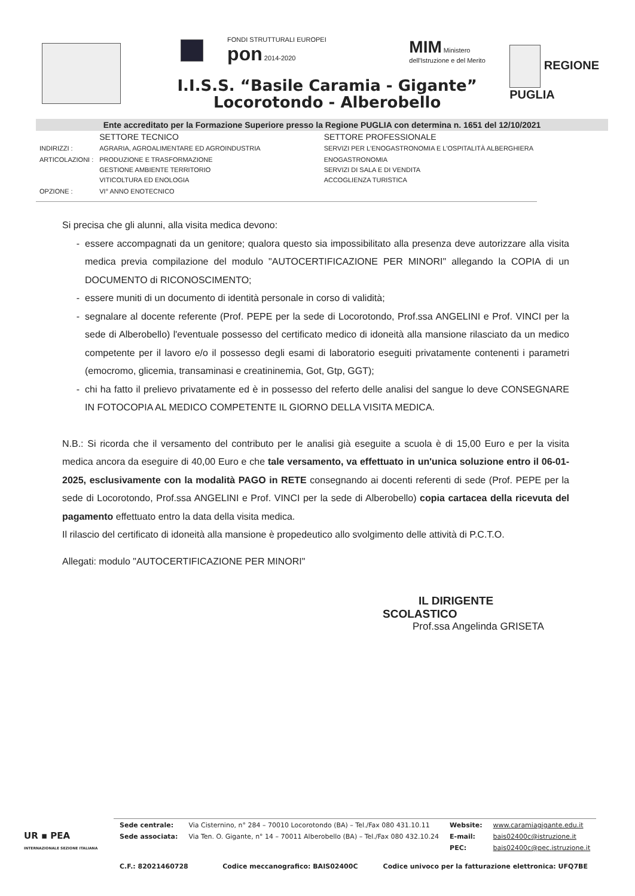FONDI STRUTTURALI EUROPEI pon 2014-2020
MIM Ministero dell'Istruzione e del Merito
I.I.S.S. “Basile Caramia - Gigante”
Locorotondo - Alberobello
REGIONE
PUGLIA
Ente accreditato per la Formazione Superiore presso la Regione PUGLIA con determina n. 1651 del 12/10/2021
| | SETTORE TECNICO | SETTORE PROFESSIONALE |
| INDIRIZZI : | AGRARIA, AGROALIMENTARE ED AGROINDUSTRIA | SERVIZI PER L'ENOGASTRONOMIA E L'OSPITALITÀ ALBERGHIERA |
| ARTICOLAZIONI : | PRODUZIONE E TRASFORMAZIONE GESTIONE AMBIENTE TERRITORIO VITICOLTURA ED ENOLOGIA | ENOGASTRONOMIA SERVIZI DI SALA E DI VENDITA ACCOGLIENZA TURISTICA |
| OPZIONE : | VI° ANNO ENOTECNICO | |
Si precisa che gli alunni, alla visita medica devono:
essere accompagnati da un genitore; qualora questo sia impossibilitato alla presenza deve autorizzare alla visita medica previa compilazione del modulo "AUTOCERTIFICAZIONE PER MINORI" allegando la COPIA di un DOCUMENTO di RICONOSCIMENTO;
essere muniti di un documento di identità personale in corso di validità;
segnalare al docente referente (Prof. PEPE per la sede di Locorotondo, Prof.ssa ANGELINI e Prof. VINCI per la sede di Alberobello) l'eventuale possesso del certificato medico di idoneità alla mansione rilasciato da un medico competente per il lavoro e/o il possesso degli esami di laboratorio eseguiti privatamente contenenti i parametri (emocromo, glicemia, transaminasi e creatininemia, Got, Gtp, GGT);
chi ha fatto il prelievo privatamente ed è in possesso del referto delle analisi del sangue lo deve CONSEGNARE IN FOTOCOPIA AL MEDICO COMPETENTE IL GIORNO DELLA VISITA MEDICA.
N.B.: Si ricorda che il versamento del contributo per le analisi già eseguite a scuola è di 15,00 Euro e per la visita medica ancora da eseguire di 40,00 Euro e che tale versamento, va effettuato in un'unica soluzione entro il 06-01-2025, esclusivamente con la modalità PAGO in RETE consegnando ai docenti referenti di sede (Prof. PEPE per la sede di Locorotondo, Prof.ssa ANGELINI e Prof. VINCI per la sede di Alberobello) copia cartacea della ricevuta del pagamento effettuato entro la data della visita medica.
Il rilascio del certificato di idoneità alla mansione è propedeutico allo svolgimento delle attività di P.C.T.O.
Allegati: modulo "AUTOCERTIFICAZIONE PER MINORI"
IL DIRIGENTE SCOLASTICO
Prof.ssa Angelinda GRISETA
UR ▪ PEA
INTERNAZIONALE SEZIONE ITALIANA
| Sede centrale: | Via Cisternino, n° 284 – 70010 Locorotondo (BA) – Tel./Fax 080 431.10.11 | Website: | www.caramiagigante.edu.it |
| Sede associata: | Via Ten. O. Gigante, n° 14 – 70011 Alberobello (BA) – Tel./Fax 080 432.10.24 | E-mail: | bais02400c@istruzione.it |
| | | PEC: | bais02400c@pec.istruzione.it |
| C.F.: 82021460728 Codice meccanografico: BAIS02400C Codice univoco per la fatturazione elettronica: UFQ7BE | | | |